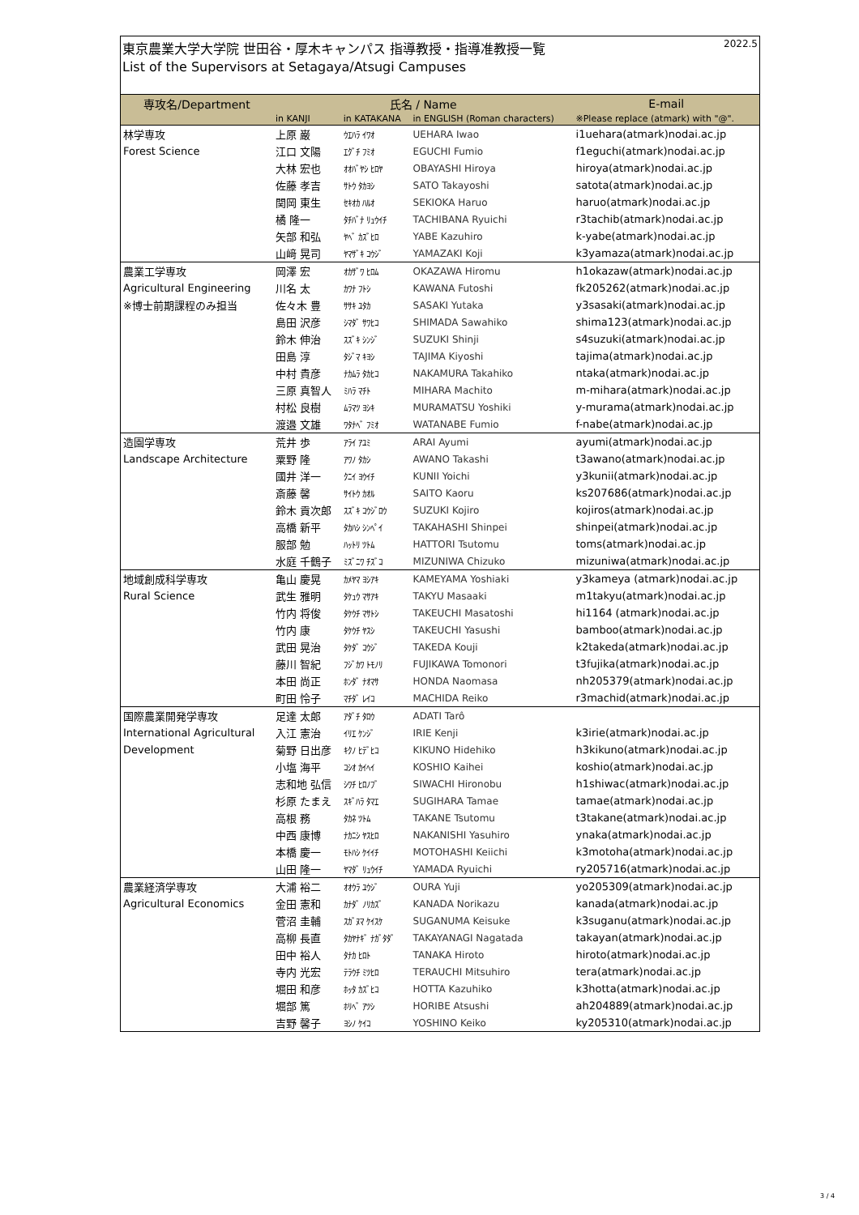東京農業大学大学院 世田谷・厚木キャンパス 指導教授・指導准教授一覧 2022.5
List of the Supervisors at Setagaya/Atsugi Campuses
| 専攻名/Department | 氏名 / Name | | | E-mail |
| --- | --- | --- | --- | --- |
| | in KANJI | in KATAKANA | in ENGLISH (Roman characters) | ※Please replace (atmark) with "@". |
| 林学専攻 | 上原 巌 | ｳｴﾊﾗ ｲﾜｵ | UEHARA Iwao | i1uehara(atmark)nodai.ac.jp |
| Forest Science | 江口 文陽 | ｴｸﾞﾁ ﾌﾐｵ | EGUCHI Fumio | f1eguchi(atmark)nodai.ac.jp |
| | 大林 宏也 | ｵｵﾊﾞﾔｼ ﾋﾛﾔ | OBAYASHI Hiroya | hiroya(atmark)nodai.ac.jp |
| | 佐藤 孝吉 | ｻﾄｳ ﾀｶﾖｼ | SATO Takayoshi | satota(atmark)nodai.ac.jp |
| | 関岡 東生 | ｾｷｵｶ ﾊﾙｵ | SEKIOKA Haruo | haruo(atmark)nodai.ac.jp |
| | 橘 隆一 | ﾀﾁﾊﾞﾅ ﾘｭｳｲﾁ | TACHIBANA Ryuichi | r3tachib(atmark)nodai.ac.jp |
| | 矢部 和弘 | ﾔﾍﾞ ｶｽﾞﾋﾛ | YABE Kazuhiro | k-yabe(atmark)nodai.ac.jp |
| | 山﨑 晃司 | ﾔﾏｻﾞｷ ｺｳｼﾞ | YAMAZAKI Koji | k3yamaza(atmark)nodai.ac.jp |
| 農業工学専攻 | 岡澤 宏 | ｵｶｻﾞﾜ ﾋﾛﾑ | OKAZAWA Hiromu | h1okazaw(atmark)nodai.ac.jp |
| Agricultural Engineering | 川名 太 | ｶﾜﾅ ﾌﾄｼ | KAWANA Futoshi | fk205262(atmark)nodai.ac.jp |
| ※博士前期課程のみ担当 | 佐々木 豊 | ｻｻｷ ﾕﾀｶ | SASAKI Yutaka | y3sasaki(atmark)nodai.ac.jp |
| | 島田 沢彦 | ｼﾏﾀﾞ ｻﾜﾋｺ | SHIMADA Sawahiko | shima123(atmark)nodai.ac.jp |
| | 鈴木 伸治 | ｽｽﾞｷ ｼﾝｼﾞ | SUZUKI Shinji | s4suzuki(atmark)nodai.ac.jp |
| | 田島 淳 | ﾀｼﾞﾏ ｷﾖｼ | TAJIMA Kiyoshi | tajima(atmark)nodai.ac.jp |
| | 中村 貴彦 | ﾅｶﾑﾗ ﾀｶﾋｺ | NAKAMURA Takahiko | ntaka(atmark)nodai.ac.jp |
| | 三原 真智人 | ﾐﾊﾗ ﾏﾁﾄ | MIHARA Machito | m-mihara(atmark)nodai.ac.jp |
| | 村松 良樹 | ﾑﾗﾏﾂ ﾖｼｷ | MURAMATSU Yoshiki | y-murama(atmark)nodai.ac.jp |
| | 渡邉 文雄 | ﾜﾀﾅﾍﾞ ﾌﾐｵ | WATANABE Fumio | f-nabe(atmark)nodai.ac.jp |
| 造園学専攻 | 荒井 歩 | ｱﾗｲ ｱﾕﾐ | ARAI Ayumi | ayumi(atmark)nodai.ac.jp |
| Landscape Architecture | 粟野 隆 | ｱﾜﾉ ﾀｶｼ | AWANO Takashi | t3awano(atmark)nodai.ac.jp |
| | 國井 洋一 | ｸﾆｲ ﾖｳｲﾁ | KUNII Yoichi | y3kunii(atmark)nodai.ac.jp |
| | 斎藤 馨 | ｻｲﾄｳ ｶｵﾙ | SAITO Kaoru | ks207686(atmark)nodai.ac.jp |
| | 鈴木 貢次郎 | ｽｽﾞｷ ｺｳｼﾞﾛｳ | SUZUKI Kojiro | kojiros(atmark)nodai.ac.jp |
| | 高橋 新平 | ﾀｶﾊｼ ｼﾝﾍﾟｲ | TAKAHASHI Shinpei | shinpei(atmark)nodai.ac.jp |
| | 服部 勉 | ﾊｯﾄﾘ ﾂﾄﾑ | HATTORI Tsutomu | toms(atmark)nodai.ac.jp |
| | 水庭 千鶴子 | ﾐｽﾞﾆﾜ ﾁｽﾞｺ | MIZUNIWA Chizuko | mizuniwa(atmark)nodai.ac.jp |
| 地域創成科学専攻 | 亀山 慶晃 | ｶﾒﾔﾏ ﾖｼｱｷ | KAMEYAMA Yoshiaki | y3kameya (atmark)nodai.ac.jp |
| Rural Science | 武生 雅明 | ﾀｹｭｳ ﾏｻｱｷ | TAKYU Masaaki | m1takyu(atmark)nodai.ac.jp |
| | 竹内 将俊 | ﾀｹｳﾁ ﾏｻﾄｼ | TAKEUCHI Masatoshi | hi1164 (atmark)nodai.ac.jp |
| | 竹内 康 | ﾀｹｳﾁ ﾔｽｼ | TAKEUCHI Yasushi | bamboo(atmark)nodai.ac.jp |
| | 武田 晃治 | ﾀｹﾀﾞ ｺｳｼﾞ | TAKEDA Kouji | k2takeda(atmark)nodai.ac.jp |
| | 藤川 智紀 | ﾌｼﾞｶﾜ ﾄﾓﾉﾘ | FUJIKAWA Tomonori | t3fujika(atmark)nodai.ac.jp |
| | 本田 尚正 | ﾎﾝﾀﾞ ﾅｵﾏｻ | HONDA Naomasa | nh205379(atmark)nodai.ac.jp |
| | 町田 怜子 | ﾏﾁﾀﾞ ﾚｲｺ | MACHIDA Reiko | r3machid(atmark)nodai.ac.jp |
| 国際農業開発学専攻 | 足達 太郎 | ｱﾀﾞﾁ ﾀﾛｳ | ADATI Tarô | |
| International Agricultural | 入江 憲治 | ｲﾘｴ ｹﾝｼﾞ | IRIE Kenji | k3irie(atmark)nodai.ac.jp |
| Development | 菊野 日出彦 | ｷｸﾉ ﾋﾃﾞﾋｺ | KIKUNO Hidehiko | h3kikuno(atmark)nodai.ac.jp |
| | 小塩 海平 | ｺｼｵ ｶｲﾍｲ | KOSHIO Kaihei | koshio(atmark)nodai.ac.jp |
| | 志和地 弘信 | ｼﾜﾁ ﾋﾛﾉﾌﾞ | SIWACHI Hironobu | h1shiwac(atmark)nodai.ac.jp |
| | 杉原 たまえ | ｽｷﾞﾊﾗ ﾀﾏｴ | SUGIHARA Tamae | tamae(atmark)nodai.ac.jp |
| | 高根 務 | ﾀｶﾈ ﾂﾄﾑ | TAKANE Tsutomu | t3takane(atmark)nodai.ac.jp |
| | 中西 康博 | ﾅｶﾆｼ ﾔｽﾋﾛ | NAKANISHI Yasuhiro | ynaka(atmark)nodai.ac.jp |
| | 本橋 慶一 | ﾓﾄﾊｼ ｹｲｲﾁ | MOTOHASHI Keiichi | k3motoha(atmark)nodai.ac.jp |
| | 山田 隆一 | ﾔﾏﾀﾞ ﾘｭｳｲﾁ | YAMADA Ryuichi | ry205716(atmark)nodai.ac.jp |
| 農業経済学専攻 | 大浦 裕二 | ｵｵｳﾗ ﾕｳｼﾞ | OURA Yuji | yo205309(atmark)nodai.ac.jp |
| Agricultural Economics | 金田 憲和 | ｶﾅﾀﾞ ﾉﾘｶｽﾞ | KANADA Norikazu | kanada(atmark)nodai.ac.jp |
| | 菅沼 圭輔 | ｽｶﾞﾇﾏ ｹｲｽｹ | SUGANUMA Keisuke | k3suganu(atmark)nodai.ac.jp |
| | 高柳 長直 | ﾀｶﾔﾅｷﾞ ﾅｶﾞﾀﾀﾞ | TAKAYANAGI Nagatada | takayan(atmark)nodai.ac.jp |
| | 田中 裕人 | ﾀﾅｶ ﾋﾛﾄ | TANAKA Hiroto | hiroto(atmark)nodai.ac.jp |
| | 寺内 光宏 | ﾃﾗｳﾁ ﾐﾂﾋﾛ | TERAUCHI Mitsuhiro | tera(atmark)nodai.ac.jp |
| | 堀田 和彦 | ﾎｯﾀ ｶｽﾞﾋｺ | HOTTA Kazuhiko | k3hotta(atmark)nodai.ac.jp |
| | 堀部 篤 | ﾎﾘﾍﾞ ｱﾂｼ | HORIBE Atsushi | ah204889(atmark)nodai.ac.jp |
| | 吉野 馨子 | ﾖｼﾉ ｹｲｺ | YOSHINO Keiko | ky205310(atmark)nodai.ac.jp |
3 / 4